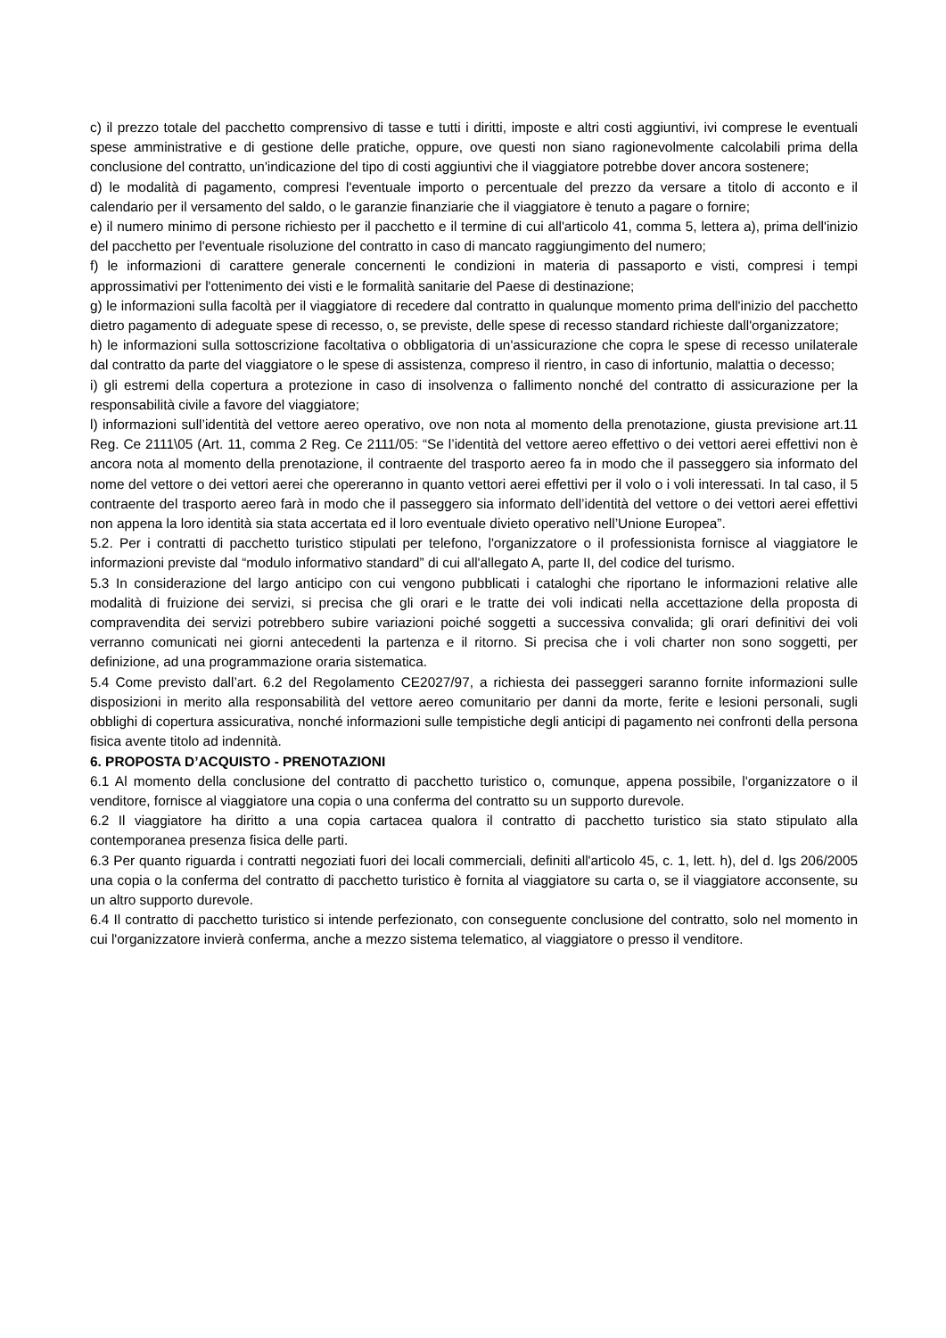c) il prezzo totale del pacchetto comprensivo di tasse e tutti i diritti, imposte e altri costi aggiuntivi, ivi comprese le eventuali spese amministrative e di gestione delle pratiche, oppure, ove questi non siano ragionevolmente calcolabili prima della conclusione del contratto, un'indicazione del tipo di costi aggiuntivi che il viaggiatore potrebbe dover ancora sostenere;
d) le modalità di pagamento, compresi l'eventuale importo o percentuale del prezzo da versare a titolo di acconto e il calendario per il versamento del saldo, o le garanzie finanziarie che il viaggiatore è tenuto a pagare o fornire;
e) il numero minimo di persone richiesto per il pacchetto e il termine di cui all'articolo 41, comma 5, lettera a), prima dell'inizio del pacchetto per l'eventuale risoluzione del contratto in caso di mancato raggiungimento del numero;
f) le informazioni di carattere generale concernenti le condizioni in materia di passaporto e visti, compresi i tempi approssimativi per l'ottenimento dei visti e le formalità sanitarie del Paese di destinazione;
g) le informazioni sulla facoltà per il viaggiatore di recedere dal contratto in qualunque momento prima dell'inizio del pacchetto dietro pagamento di adeguate spese di recesso, o, se previste, delle spese di recesso standard richieste dall'organizzatore;
h) le informazioni sulla sottoscrizione facoltativa o obbligatoria di un'assicurazione che copra le spese di recesso unilaterale dal contratto da parte del viaggiatore o le spese di assistenza, compreso il rientro, in caso di infortunio, malattia o decesso;
i) gli estremi della copertura a protezione in caso di insolvenza o fallimento nonché del contratto di assicurazione per la responsabilità civile a favore del viaggiatore;
l) informazioni sull’identità del vettore aereo operativo, ove non nota al momento della prenotazione, giusta previsione art.11 Reg. Ce 2111\05 (Art. 11, comma 2 Reg. Ce 2111/05: “Se l’identità del vettore aereo effettivo o dei vettori aerei effettivi non è ancora nota al momento della prenotazione, il contraente del trasporto aereo fa in modo che il passeggero sia informato del nome del vettore o dei vettori aerei che opereranno in quanto vettori aerei effettivi per il volo o i voli interessati. In tal caso, il 5 contraente del trasporto aereo farà in modo che il passeggero sia informato dell’identità del vettore o dei vettori aerei effettivi non appena la loro identità sia stata accertata ed il loro eventuale divieto operativo nell’Unione Europea”.
5.2. Per i contratti di pacchetto turistico stipulati per telefono, l'organizzatore o il professionista fornisce al viaggiatore le informazioni previste dal “modulo informativo standard” di cui all'allegato A, parte II, del codice del turismo.
5.3 In considerazione del largo anticipo con cui vengono pubblicati i cataloghi che riportano le informazioni relative alle modalità di fruizione dei servizi, si precisa che gli orari e le tratte dei voli indicati nella accettazione della proposta di compravendita dei servizi potrebbero subire variazioni poiché soggetti a successiva convalida; gli orari definitivi dei voli verranno comunicati nei giorni antecedenti la partenza e il ritorno. Si precisa che i voli charter non sono soggetti, per definizione, ad una programmazione oraria sistematica.
5.4 Come previsto dall’art. 6.2 del Regolamento CE2027/97, a richiesta dei passeggeri saranno fornite informazioni sulle disposizioni in merito alla responsabilità del vettore aereo comunitario per danni da morte, ferite e lesioni personali, sugli obblighi di copertura assicurativa, nonché informazioni sulle tempistiche degli anticipi di pagamento nei confronti della persona fisica avente titolo ad indennità.
6. PROPOSTA D’ACQUISTO - PRENOTAZIONI
6.1 Al momento della conclusione del contratto di pacchetto turistico o, comunque, appena possibile, l'organizzatore o il venditore, fornisce al viaggiatore una copia o una conferma del contratto su un supporto durevole.
6.2 Il viaggiatore ha diritto a una copia cartacea qualora il contratto di pacchetto turistico sia stato stipulato alla contemporanea presenza fisica delle parti.
6.3 Per quanto riguarda i contratti negoziati fuori dei locali commerciali, definiti all'articolo 45, c. 1, lett. h), del d. lgs 206/2005 una copia o la conferma del contratto di pacchetto turistico è fornita al viaggiatore su carta o, se il viaggiatore acconsente, su un altro supporto durevole.
6.4 Il contratto di pacchetto turistico si intende perfezionato, con conseguente conclusione del contratto, solo nel momento in cui l'organizzatore invierà conferma, anche a mezzo sistema telematico, al viaggiatore o presso il venditore.